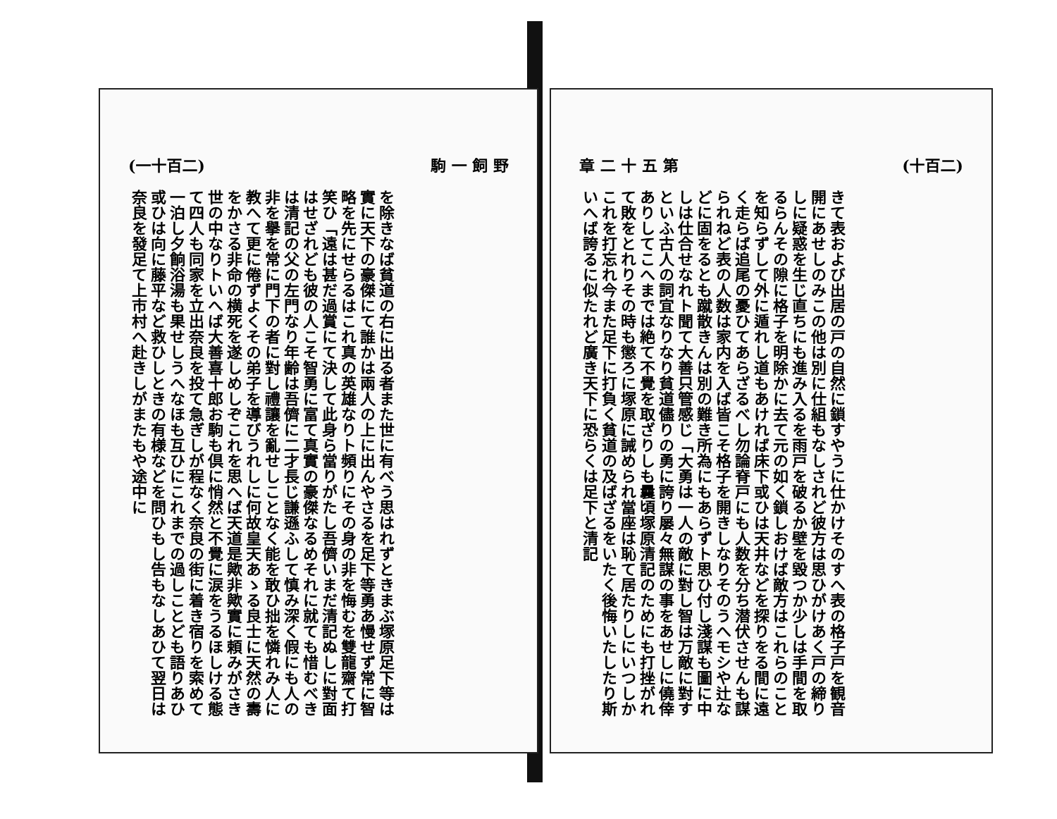章 二 十 五 第 (十百二)
きて表および出居の戸の自然に鎖すやうに仕かけそのすへ表の格子戸を観音開にあせしのみこの他は別に仕組もなしされど彼方は思ひがけあく戸の締りしに疑惑を生じ直ちにも進み入るを雨戸を破るか壁を毀つか少しは手間を取るらんその隙に格子を明除かに去て元の如く鎖しおけば敵方はこれらのことを知らずして外に遁れし道もあければ床下或ひは天井などを探りをる間に遠く走らば追尾の憂ひてあらざるべし勿論脊戸にも人数を分ち潜伏させんも謀られねど表の人数は家内を入ば皆こそ格子を開きしなりそのうへモシや辻などに固をるとも蹴散きんは別の難き所為にもあらずト思ひ付し淺謀も圖に中しは仕合せなれト聞て大善只管感じ「大勇は一人の敵に對し智は万敵に對すといふ古人の詞宜なりなり貧道儘りの勇に誇り屡々無謀の事をあせしに僥倖ありしてこへまでは絶て不覺を取ざりしも曩頃塚原清記のためにも打挫がれて敗をとれりその時も懲ろに塚原に誡められ當座は恥て居たりしにいつしかこれを打忘れ今また足下に打負く貧道の及ばざるをいたく後悔いたしたり斯いへば誇るに似たれど廣き天下に恐らくは足下と清記
(一十百二) 駒 一 飼 野
を除きなば貧道の右に出る者また世に有べう思はれずときまぶ塚原足下等は實に天下の豪傑にて誰かは兩人の上に出んやさるを足下等勇あ慢せず常に智略を先にせらるはこれ真の英雄なりト頻りにその身の非を悔むを雙龍齋て打笑ひ「遠は甚だ過賞にて決して此身ら當りがたし吾儕いまだ清記ぬしに對面はせざれども彼の人こそ智勇に富て真實の豪傑なるめそれに就ても惜むべきは清記の父の左門なり年齢は吾儕に二才長じ謙遜ふして慎み深く假にも人の非を擧を常に門下の者に對し禮讓を亂せしことなく能を敢ひ拙を憐れみ人に教へて更に倦ずよくその弟子を導びうれしに何故皇天あゝる良士に天然の壽をかさる非命の横死を遂しめしぞこれを思へば天道是歟非歟實に頼みがさき世の中なりトいへば大善喜十郎お駒も倶に悄然と不覺に涙をうるほしける態て四人も同家を立出奈良を投て急ぎしが程なく奈良の街に着き宿りを索めて一泊し夕餉浴湯も果せしうへなほも互ひにこれまでの過しことども語りあひ或ひは向に藤平など救ひしときの有様などを問ひもし告もなしあひて翌日は奈良を發足て上市村へ赴きしがまたもや途中に